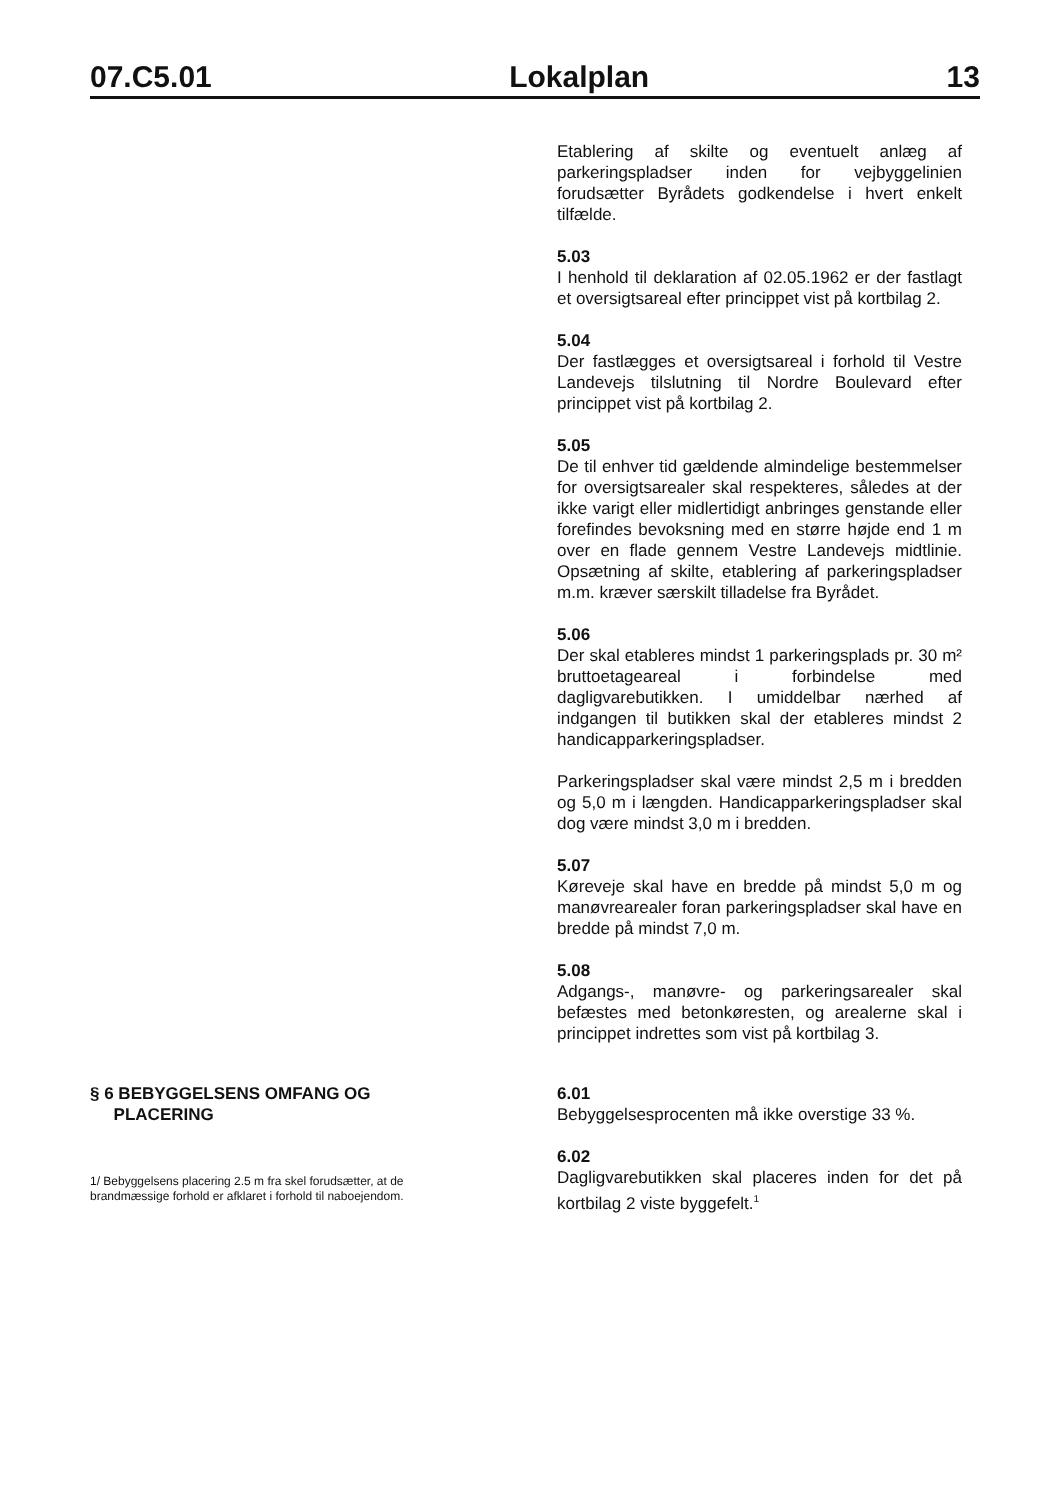07.C5.01 Lokalplan 13
Etablering af skilte og eventuelt anlæg af parkeringspladser inden for vejbyggelinien forudsætter Byrådets godkendelse i hvert enkelt tilfælde.
5.03
I henhold til deklaration af 02.05.1962 er der fastlagt et oversigtsareal efter princippet vist på kortbilag 2.
5.04
Der fastlægges et oversigtsareal i forhold til Vestre Landevejs tilslutning til Nordre Boulevard efter princippet vist på kortbilag 2.
5.05
De til enhver tid gældende almindelige bestemmelser for oversigtsarealer skal respekteres, således at der ikke varigt eller midlertidigt anbringes genstande eller forefindes bevoksning med en større højde end 1 m over en flade gennem Vestre Landevejs midtlinie. Opsætning af skilte, etablering af parkeringspladser m.m. kræver særskilt tilladelse fra Byrådet.
5.06
Der skal etableres mindst 1 parkeringsplads pr. 30 m² bruttoetageareal i forbindelse med dagligvarebutikken. I umiddelbar nærhed af indgangen til butikken skal der etableres mindst 2 handicapparkeringspladser.
Parkeringspladser skal være mindst 2,5 m i bredden og 5,0 m i længden. Handicapparkeringspladser skal dog være mindst 3,0 m i bredden.
5.07
Køreveje skal have en bredde på mindst 5,0 m og manøvrearealer foran parkeringspladser skal have en bredde på mindst 7,0 m.
5.08
Adgangs-, manøvre- og parkeringsarealer skal befæstes med betonkøresten, og arealerne skal i princippet indrettes som vist på kortbilag 3.
§ 6 BEBYGGELSENS OMFANG OG
PLACERING
1/ Bebyggelsens placering 2.5 m fra skel forudsætter, at de
brandmæssige forhold er afklaret i forhold til naboejendom.
6.01
Bebyggelsesprocenten må ikke overstige 33 %.
6.02
Dagligvarebutikken skal placeres inden for det på kortbilag 2 viste byggefelt.<sup>1</sup>